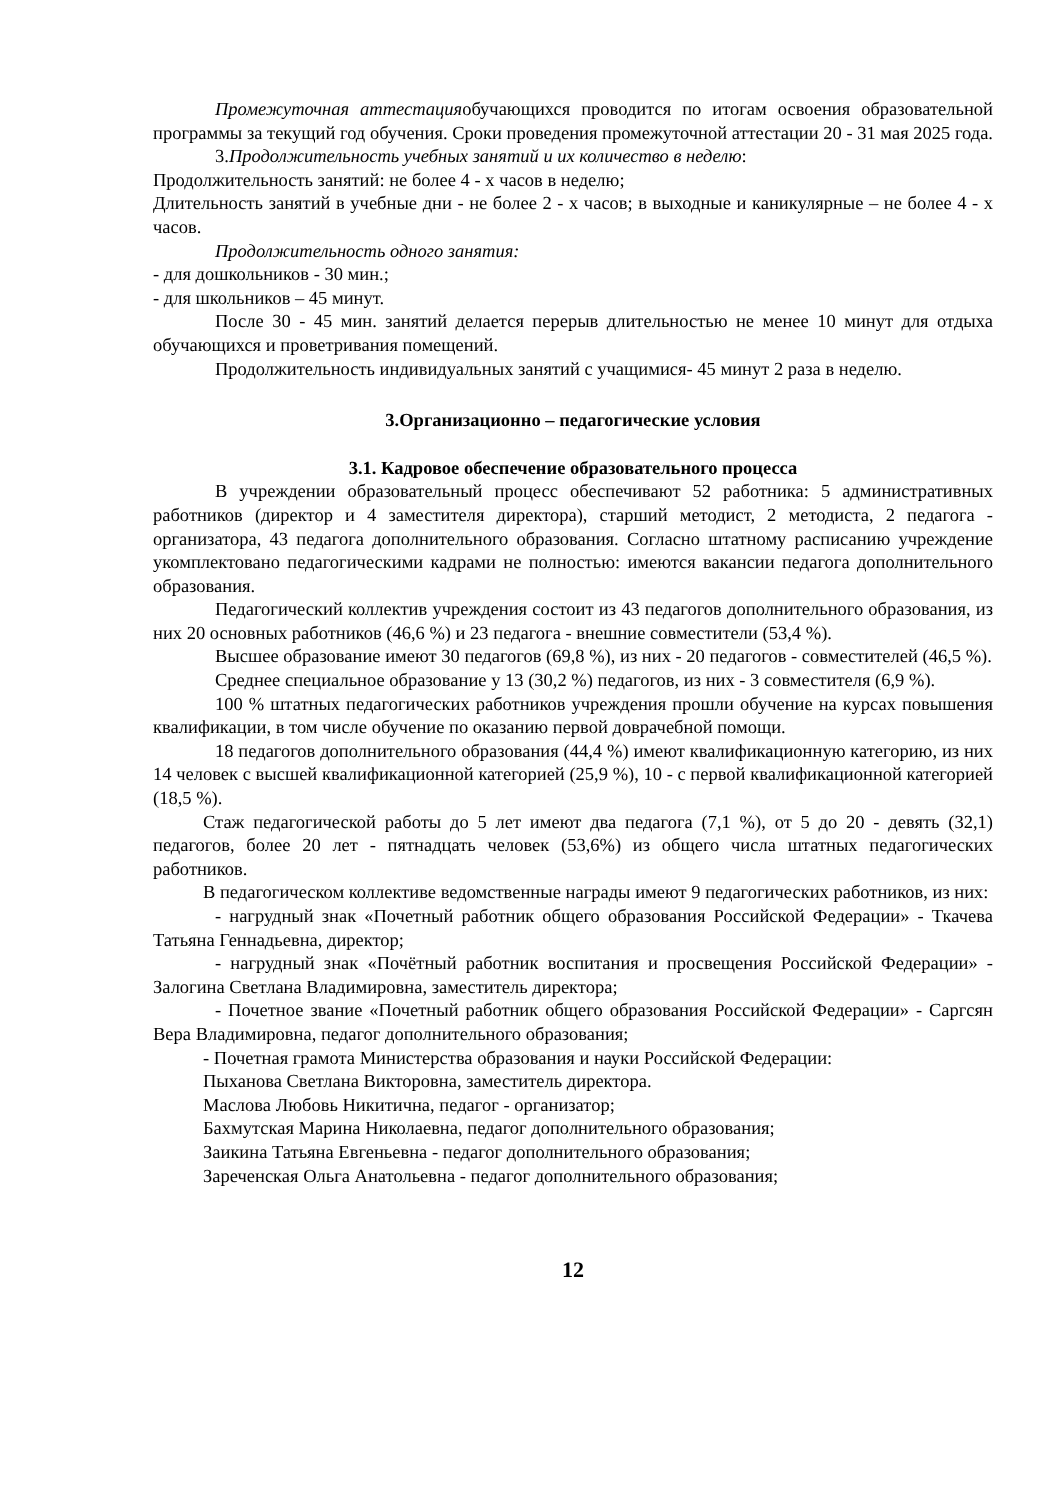Промежуточная аттестацияобучающихся проводится по итогам освоения образовательной программы за текущий год обучения. Сроки проведения промежуточной аттестации 20 - 31 мая 2025 года.
3.Продолжительность учебных занятий и их количество в неделю:
Продолжительность занятий: не более 4 - х часов в неделю;
Длительность занятий в учебные дни - не более 2 - х часов; в выходные и каникулярные – не более 4 - х часов.
Продолжительность одного занятия:
- для дошкольников - 30 мин.;
- для школьников – 45 минут.
После 30 - 45 мин. занятий делается перерыв длительностью не менее 10 минут для отдыха обучающихся и проветривания помещений.
Продолжительность индивидуальных занятий с учащимися- 45 минут 2 раза в неделю.
3.Организационно – педагогические условия
3.1. Кадровое обеспечение образовательного процесса
В учреждении образовательный процесс обеспечивают 52 работника: 5 административных работников (директор и 4 заместителя директора), старший методист, 2 методиста, 2 педагога - организатора, 43 педагога дополнительного образования. Согласно штатному расписанию учреждение укомплектовано педагогическими кадрами не полностью: имеются вакансии педагога дополнительного образования.
Педагогический коллектив учреждения состоит из 43 педагогов дополнительного образования, из них 20 основных работников (46,6 %) и 23 педагога - внешние совместители (53,4 %).
Высшее образование имеют 30 педагогов (69,8 %), из них - 20 педагогов - совместителей (46,5 %).
Среднее специальное образование у 13 (30,2 %) педагогов, из них - 3 совместителя (6,9 %).
100 % штатных педагогических работников учреждения прошли обучение на курсах повышения квалификации, в том числе обучение по оказанию первой доврачебной помощи.
18 педагогов дополнительного образования (44,4 %) имеют квалификационную категорию, из них 14 человек с высшей квалификационной категорией (25,9 %), 10 - с первой квалификационной категорией (18,5 %).
Стаж педагогической работы до 5 лет имеют два педагога (7,1 %), от 5 до 20 - девять (32,1) педагогов, более 20 лет - пятнадцать человек (53,6%) из общего числа штатных педагогических работников.
В педагогическом коллективе ведомственные награды имеют 9 педагогических работников, из них:
- нагрудный знак «Почетный работник общего образования Российской Федерации» - Ткачева Татьяна Геннадьевна, директор;
- нагрудный знак «Почётный работник воспитания и просвещения Российской Федерации» - Залогина Светлана Владимировна, заместитель директора;
- Почетное звание «Почетный работник общего образования Российской Федерации» - Саргсян Вера Владимировна, педагог дополнительного образования;
- Почетная грамота Министерства образования и науки Российской Федерации:
Пыханова Светлана Викторовна, заместитель директора.
Маслова Любовь Никитична, педагог - организатор;
Бахмутская Марина Николаевна, педагог дополнительного образования;
Заикина Татьяна Евгеньевна - педагог дополнительного образования;
Зареченская Ольга Анатольевна - педагог дополнительного образования;
12